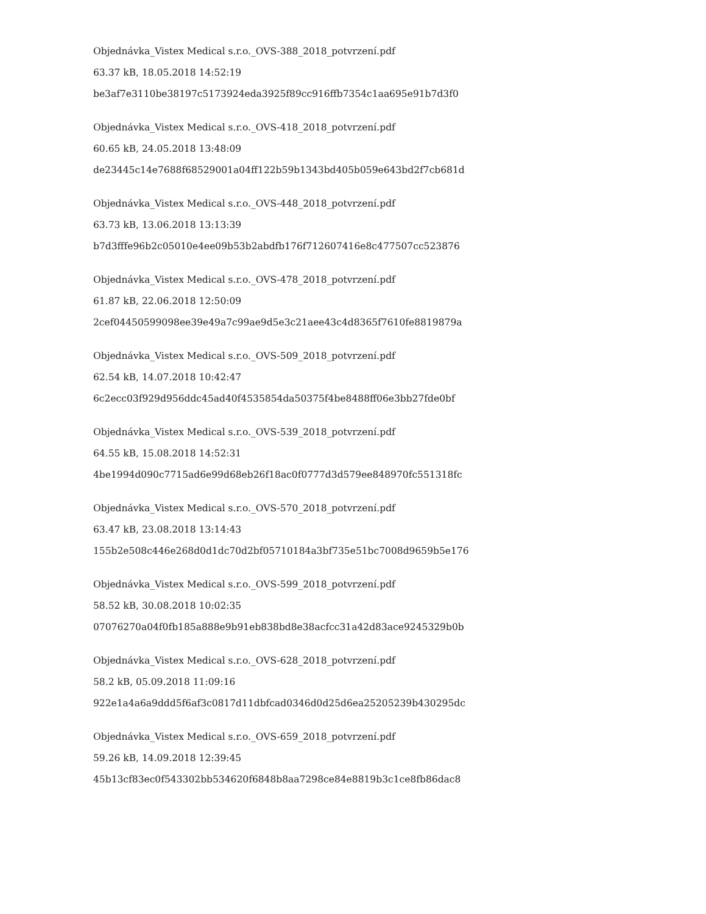Objednávka_Vistex Medical s.r.o._OVS-388_2018_potvrzení.pdf
63.37 kB, 18.05.2018 14:52:19
be3af7e3110be38197c5173924eda3925f89cc916ffb7354c1aa695e91b7d3f0
Objednávka_Vistex Medical s.r.o._OVS-418_2018_potvrzení.pdf
60.65 kB, 24.05.2018 13:48:09
de23445c14e7688f68529001a04ff122b59b1343bd405b059e643bd2f7cb681d
Objednávka_Vistex Medical s.r.o._OVS-448_2018_potvrzení.pdf
63.73 kB, 13.06.2018 13:13:39
b7d3fffe96b2c05010e4ee09b53b2abdfb176f712607416e8c477507cc523876
Objednávka_Vistex Medical s.r.o._OVS-478_2018_potvrzení.pdf
61.87 kB, 22.06.2018 12:50:09
2cef04450599098ee39e49a7c99ae9d5e3c21aee43c4d8365f7610fe8819879a
Objednávka_Vistex Medical s.r.o._OVS-509_2018_potvrzení.pdf
62.54 kB, 14.07.2018 10:42:47
6c2ecc03f929d956ddc45ad40f4535854da50375f4be8488ff06e3bb27fde0bf
Objednávka_Vistex Medical s.r.o._OVS-539_2018_potvrzení.pdf
64.55 kB, 15.08.2018 14:52:31
4be1994d090c7715ad6e99d68eb26f18ac0f0777d3d579ee848970fc551318fc
Objednávka_Vistex Medical s.r.o._OVS-570_2018_potvrzení.pdf
63.47 kB, 23.08.2018 13:14:43
155b2e508c446e268d0d1dc70d2bf05710184a3bf735e51bc7008d9659b5e176
Objednávka_Vistex Medical s.r.o._OVS-599_2018_potvrzení.pdf
58.52 kB, 30.08.2018 10:02:35
07076270a04f0fb185a888e9b91eb838bd8e38acfcc31a42d83ace9245329b0b
Objednávka_Vistex Medical s.r.o._OVS-628_2018_potvrzení.pdf
58.2 kB, 05.09.2018 11:09:16
922e1a4a6a9ddd5f6af3c0817d11dbfcad0346d0d25d6ea25205239b430295dc
Objednávka_Vistex Medical s.r.o._OVS-659_2018_potvrzení.pdf
59.26 kB, 14.09.2018 12:39:45
45b13cf83ec0f543302bb534620f6848b8aa7298ce84e8819b3c1ce8fb86dac8